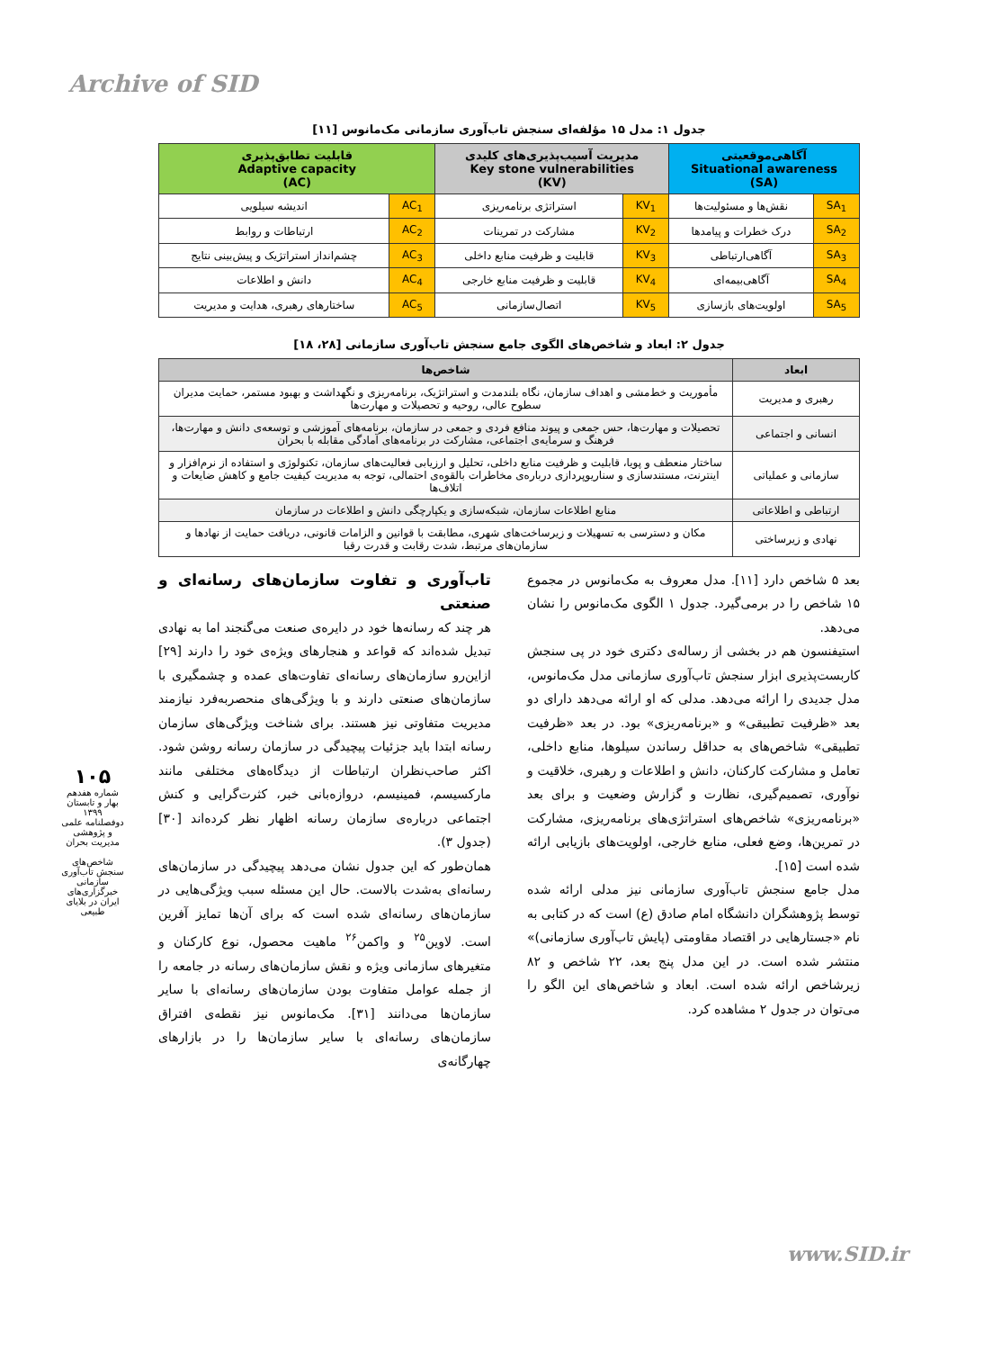Archive of SID
جدول ۱: مدل ۱۵ مؤلفه‌ای سنجش تاب‌آوری سازمانی مک‌مانوس [۱۱]
| آگاهی‌موقعیتی Situational awareness (SA) | | مدیریت آسیب‌پذیری‌های کلیدی Key stone vulnerabilities (KV) | | قابلیت تطابق‌پذیری Adaptive capacity (AC) | |
| --- | --- | --- | --- | --- | --- |
| SA<sub>1</sub> | نقش‌ها و مسئولیت‌ها | KV<sub>1</sub> | استراتژی برنامه‌ریزی | AC<sub>1</sub> | اندیشه سیلویی |
| SA<sub>2</sub> | درک خطرات و پیامدها | KV<sub>2</sub> | مشارکت در تمرینات | AC<sub>2</sub> | ارتباطات و روابط |
| SA<sub>3</sub> | آگاهی‌ارتباطی | KV<sub>3</sub> | قابلیت و ظرفیت منابع داخلی | AC<sub>3</sub> | چشم‌انداز استراتژیک و پیش‌بینی نتایج |
| SA<sub>4</sub> | آگاهی‌بیمه‌ای | KV<sub>4</sub> | قابلیت و ظرفیت منابع خارجی | AC<sub>4</sub> | دانش و اطلاعات |
| SA<sub>5</sub> | اولویت‌های بازسازی | KV<sub>5</sub> | اتصال‌سازمانی | AC<sub>5</sub> | ساختارهای رهبری، هدایت و مدیریت |
جدول ۲: ابعاد و شاخص‌های الگوی جامع سنجش تاب‌آوری سازمانی [۲۸، ۱۸]
| ابعاد | شاخص‌ها |
| --- | --- |
| رهبری و مدیریت | مأموریت و خط‌مشی و اهداف سازمان، نگاه بلندمدت و استراتژیک، برنامه‌ریزی و نگهداشت و بهبود مستمر، حمایت مدیران سطوح عالی، روحیه و تحصیلات و مهارت‌ها |
| انسانی و اجتماعی | تحصیلات و مهارت‌ها، حس جمعی و پیوند منافع فردی و جمعی در سازمان، برنامه‌های آموزشی و توسعه‌ی دانش و مهارت‌ها، فرهنگ و سرمایه‌ی اجتماعی، مشارکت در برنامه‌های آمادگی مقابله با بحران |
| سازمانی و عملیاتی | ساختار منعطف و پویا، قابلیت و ظرفیت منابع داخلی، تحلیل و ارزیابی فعالیت‌های سازمان، تکنولوژی و استفاده از نرم‌افزار و اینترنت، مستندسازی و سناریوپردازی درباره‌ی مخاطرات بالقوه‌ی احتمالی، توجه به مدیریت کیفیت جامع و کاهش ضایعات و اتلاف‌ها |
| ارتباطی و اطلاعاتی | منابع اطلاعات سازمان، شبکه‌سازی و یکپارچگی دانش و اطلاعات در سازمان |
| نهادی و زیرساختی | مکان و دسترسی به تسهیلات و زیرساخت‌های شهری، مطابقت با قوانین و الزامات قانونی، دریافت حمایت از نهادها و سازمان‌های مرتبط، شدت رقابت و قدرت رقبا |
بعد ۵ شاخص دارد [۱۱]. مدل معروف به مک‌مانوس در مجموع ۱۵ شاخص را در برمی‌گیرد. جدول ۱ الگوی مک‌مانوس را نشان می‌دهد.
استیفنسون هم در بخشی از رساله‌ی دکتری خود در پی سنجش کاربست‌پذیری ابزار سنجش تاب‌آوری سازمانی مدل مک‌مانوس، مدل جدیدی را ارائه می‌دهد. مدلی که او ارائه می‌دهد دارای دو بعد «ظرفیت تطبیقی» و «برنامه‌ریزی» بود. در بعد «ظرفیت تطبیقی» شاخص‌های به حداقل رساندن سیلوها، منابع داخلی، تعامل و مشارکت کارکنان، دانش و اطلاعات و رهبری، خلاقیت و نوآوری، تصمیم‌گیری، نظارت و گزارش وضعیت و برای بعد «برنامه‌ریزی» شاخص‌های استراتژی‌های برنامه‌ریزی، مشارکت در تمرین‌ها، وضع فعلی، منابع خارجی، اولویت‌های بازیابی ارائه شده است [۱۵].
مدل جامع سنجش تاب‌آوری سازمانی نیز مدلی ارائه شده توسط پژوهشگران دانشگاه امام صادق (ع) است که در کتابی به نام «جستارهایی در اقتصاد مقاومتی (پایش تاب‌آوری سازمانی)» منتشر شده است. در این مدل پنج بعد، ۲۲ شاخص و ۸۲ زیرشاخص ارائه شده است. ابعاد و شاخص‌های این الگو را می‌توان در جدول ۲ مشاهده کرد.
تاب‌آوری و تفاوت سازمان‌های رسانه‌ای و صنعتی
هر چند که رسانه‌ها خود در دایره‌ی صنعت می‌گنجند اما به نهادی تبدیل شده‌اند که قواعد و هنجارهای ویژه‌ی خود را دارند [۲۹] ازاین‌رو سازمان‌های رسانه‌ای تفاوت‌های عمده و چشمگیری با سازمان‌های صنعتی دارند و با ویژگی‌های منحصربه‌فرد نیازمند مدیریت متفاوتی نیز هستند. برای شناخت ویژگی‌های سازمان رسانه ابتدا باید جزئیات پیچیدگی در سازمان رسانه روشن شود. اکثر صاحب‌نظران ارتباطات از دیدگاه‌های مختلفی مانند مارکسیسم، فمینیسم، دروازه‌بانی خبر، کثرت‌گرایی و کنش اجتماعی درباره‌ی سازمان رسانه اظهار نظر کرده‌اند [۳۰] (جدول ۳).
همان‌طور که این جدول نشان می‌دهد پیچیدگی در سازمان‌های رسانه‌ای به‌شدت بالاست. حال این مسئله سبب ویژگی‌هایی در سازمان‌های رسانه‌ای شده است که برای آن‌ها تمایز آفرین است. لاوین<sup>۲۵</sup> و واکمن<sup>۲۶</sup> ماهیت محصول، نوع کارکنان و متغیرهای سازمانی ویژه و نقش سازمان‌های رسانه در جامعه را از جمله عوامل متفاوت بودن سازمان‌های رسانه‌ای با سایر سازمان‌ها می‌دانند [۳۱]. مک‌مانوس نیز نقطه‌ی افتراق سازمان‌های رسانه‌ای با سایر سازمان‌ها را در بازارهای چهارگانه‌ی
۱۰۵
شماره هفدهم
بهار و تابستان ۱۳۹۹
دوفصلنامه علمی و پژوهشی
مدیریت بحران
شاخص‌های سنجش تاب‌آوری سازمانی خبرگزاری‌های ایران در بلایای طبیعی
www.SID.ir